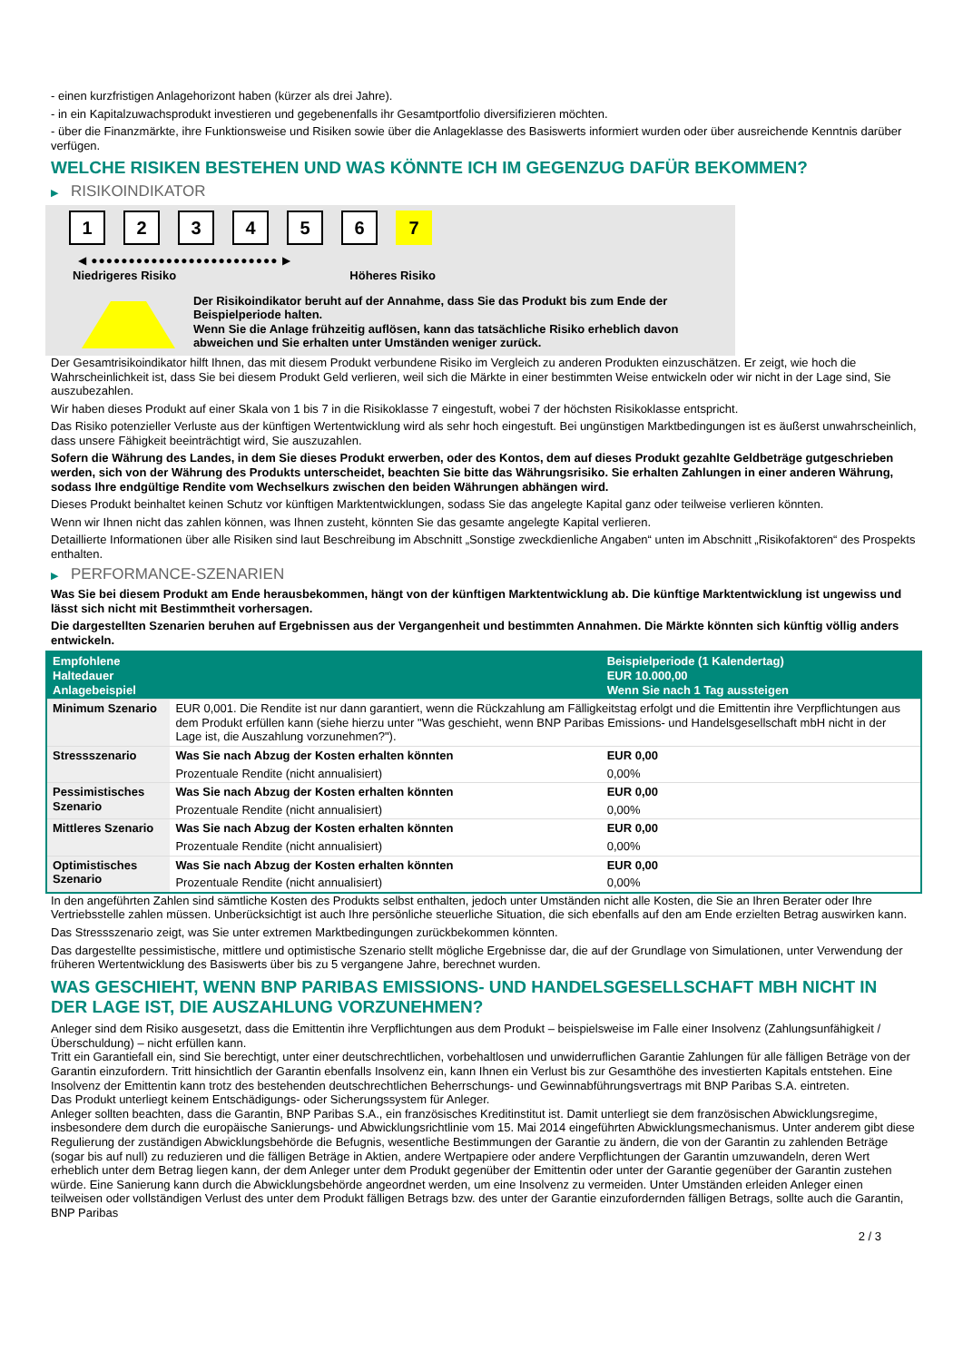- einen kurzfristigen Anlagehorizont haben (kürzer als drei Jahre).
- in ein Kapitalzuwachsprodukt investieren und gegebenenfalls ihr Gesamtportfolio diversifizieren möchten.
- über die Finanzmärkte, ihre Funktionsweise und Risiken sowie über die Anlageklasse des Basiswerts informiert wurden oder über ausreichende Kenntnis darüber verfügen.
WELCHE RISIKEN BESTEHEN UND WAS KÖNNTE ICH IM GEGENZUG DAFÜR BEKOMMEN?
▶ RISIKOINDIKATOR
1 2 3 4 5 6 7
◀ ●●●●●●●●●●●●●●●●●●●●●●●●● ▶
Niedrigeres Risiko Höheres Risiko
Der Risikoindikator beruht auf der Annahme, dass Sie das Produkt bis zum Ende der Beispielperiode halten.
Wenn Sie die Anlage frühzeitig auflösen, kann das tatsächliche Risiko erheblich davon abweichen und Sie erhalten unter Umständen weniger zurück.
Der Gesamtrisikoindikator hilft Ihnen, das mit diesem Produkt verbundene Risiko im Vergleich zu anderen Produkten einzuschätzen. Er zeigt, wie hoch die Wahrscheinlichkeit ist, dass Sie bei diesem Produkt Geld verlieren, weil sich die Märkte in einer bestimmten Weise entwickeln oder wir nicht in der Lage sind, Sie auszubezahlen.
Wir haben dieses Produkt auf einer Skala von 1 bis 7 in die Risikoklasse 7 eingestuft, wobei 7 der höchsten Risikoklasse entspricht.
Das Risiko potenzieller Verluste aus der künftigen Wertentwicklung wird als sehr hoch eingestuft. Bei ungünstigen Marktbedingungen ist es äußerst unwahrscheinlich, dass unsere Fähigkeit beeinträchtigt wird, Sie auszuzahlen.
Sofern die Währung des Landes, in dem Sie dieses Produkt erwerben, oder des Kontos, dem auf dieses Produkt gezahlte Geldbeträge gutgeschrieben werden, sich von der Währung des Produkts unterscheidet, beachten Sie bitte das Währungsrisiko. Sie erhalten Zahlungen in einer anderen Währung, sodass Ihre endgültige Rendite vom Wechselkurs zwischen den beiden Währungen abhängen wird.
Dieses Produkt beinhaltet keinen Schutz vor künftigen Marktentwicklungen, sodass Sie das angelegte Kapital ganz oder teilweise verlieren könnten.
Wenn wir Ihnen nicht das zahlen können, was Ihnen zusteht, könnten Sie das gesamte angelegte Kapital verlieren.
Detaillierte Informationen über alle Risiken sind laut Beschreibung im Abschnitt „Sonstige zweckdienliche Angaben“ unten im Abschnitt „Risikofaktoren“ des Prospekts enthalten.
▶ PERFORMANCE-SZENARIEN
Was Sie bei diesem Produkt am Ende herausbekommen, hängt von der künftigen Marktentwicklung ab. Die künftige Marktentwicklung ist ungewiss und lässt sich nicht mit Bestimmtheit vorhersagen.
Die dargestellten Szenarien beruhen auf Ergebnissen aus der Vergangenheit und bestimmten Annahmen. Die Märkte könnten sich künftig völlig anders entwickeln.
| Empfohlene Haltedauer Anlagebeispiel | | Beispielperiode (1 Kalendertag) EUR 10.000,00 Wenn Sie nach 1 Tag aussteigen |
| --- | --- | --- |
| Minimum Szenario | EUR 0,001. Die Rendite ist nur dann garantiert, wenn die Rückzahlung am Fälligkeitstag erfolgt und die Emittentin ihre Verpflichtungen aus dem Produkt erfüllen kann (siehe hierzu unter "Was geschieht, wenn BNP Paribas Emissions- und Handelsgesellschaft mbH nicht in der Lage ist, die Auszahlung vorzunehmen?"). | |
| Stressszenario | Was Sie nach Abzug der Kosten erhalten könnten | EUR 0,00 |
| | Prozentuale Rendite (nicht annualisiert) | 0,00% |
| Pessimistisches Szenario | Was Sie nach Abzug der Kosten erhalten könnten | EUR 0,00 |
| | Prozentuale Rendite (nicht annualisiert) | 0,00% |
| Mittleres Szenario | Was Sie nach Abzug der Kosten erhalten könnten | EUR 0,00 |
| | Prozentuale Rendite (nicht annualisiert) | 0,00% |
| Optimistisches Szenario | Was Sie nach Abzug der Kosten erhalten könnten | EUR 0,00 |
| | Prozentuale Rendite (nicht annualisiert) | 0,00% |
In den angeführten Zahlen sind sämtliche Kosten des Produkts selbst enthalten, jedoch unter Umständen nicht alle Kosten, die Sie an Ihren Berater oder Ihre Vertriebsstelle zahlen müssen. Unberücksichtigt ist auch Ihre persönliche steuerliche Situation, die sich ebenfalls auf den am Ende erzielten Betrag auswirken kann.
Das Stressszenario zeigt, was Sie unter extremen Marktbedingungen zurückbekommen könnten.
Das dargestellte pessimistische, mittlere und optimistische Szenario stellt mögliche Ergebnisse dar, die auf der Grundlage von Simulationen, unter Verwendung der früheren Wertentwicklung des Basiswerts über bis zu 5 vergangene Jahre, berechnet wurden.
WAS GESCHIEHT, WENN BNP PARIBAS EMISSIONS- UND HANDELSGESELLSCHAFT MBH NICHT IN DER LAGE IST, DIE AUSZAHLUNG VORZUNEHMEN?
Anleger sind dem Risiko ausgesetzt, dass die Emittentin ihre Verpflichtungen aus dem Produkt – beispielsweise im Falle einer Insolvenz (Zahlungsunfähigkeit / Überschuldung) – nicht erfüllen kann.
Tritt ein Garantiefall ein, sind Sie berechtigt, unter einer deutschrechtlichen, vorbehaltlosen und unwiderruflichen Garantie Zahlungen für alle fälligen Beträge von der Garantin einzufordern. Tritt hinsichtlich der Garantin ebenfalls Insolvenz ein, kann Ihnen ein Verlust bis zur Gesamthöhe des investierten Kapitals entstehen. Eine Insolvenz der Emittentin kann trotz des bestehenden deutschrechtlichen Beherrschungs- und Gewinnabführungsvertrags mit BNP Paribas S.A. eintreten.
Das Produkt unterliegt keinem Entschädigungs- oder Sicherungssystem für Anleger.
Anleger sollten beachten, dass die Garantin, BNP Paribas S.A., ein französisches Kreditinstitut ist. Damit unterliegt sie dem französischen Abwicklungsregime, insbesondere dem durch die europäische Sanierungs- und Abwicklungsrichtlinie vom 15. Mai 2014 eingeführten Abwicklungsmechanismus. Unter anderem gibt diese Regulierung der zuständigen Abwicklungsbehörde die Befugnis, wesentliche Bestimmungen der Garantie zu ändern, die von der Garantin zu zahlenden Beträge (sogar bis auf null) zu reduzieren und die fälligen Beträge in Aktien, andere Wertpapiere oder andere Verpflichtungen der Garantin umzuwandeln, deren Wert erheblich unter dem Betrag liegen kann, der dem Anleger unter dem Produkt gegenüber der Emittentin oder unter der Garantie gegenüber der Garantin zustehen würde. Eine Sanierung kann durch die Abwicklungsbehörde angeordnet werden, um eine Insolvenz zu vermeiden. Unter Umständen erleiden Anleger einen teilweisen oder vollständigen Verlust des unter dem Produkt fälligen Betrags bzw. des unter der Garantie einzufordernden fälligen Betrags, sollte auch die Garantin, BNP Paribas
2 / 3